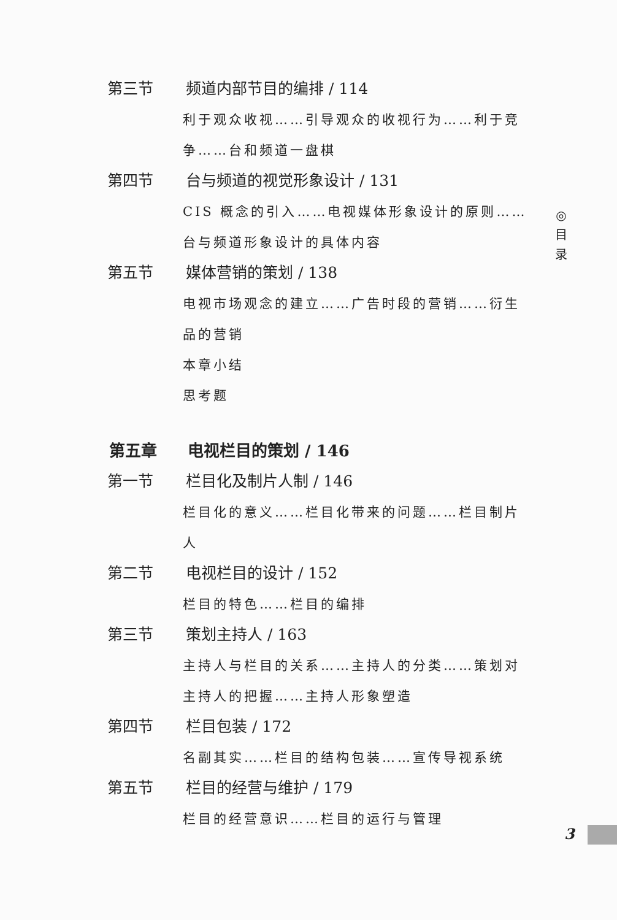第三节 频道内部节目的编排 / 114
利于观众收视……引导观众的收视行为……利于竞争……台和频道一盘棋
第四节 台与频道的视觉形象设计 / 131
CIS 概念的引入……电视媒体形象设计的原则……台与频道形象设计的具体内容
第五节 媒体营销的策划 / 138
电视市场观念的建立……广告时段的营销……衍生品的营销
本章小结
思考题
第五章 电视栏目的策划 / 146
第一节 栏目化及制片人制 / 146
栏目化的意义……栏目化带来的问题……栏目制片人
第二节 电视栏目的设计 / 152
栏目的特色……栏目的编排
第三节 策划主持人 / 163
主持人与栏目的关系……主持人的分类……策划对主持人的把握……主持人形象塑造
第四节 栏目包装 / 172
名副其实……栏目的结构包装……宣传导视系统
第五节 栏目的经营与维护 / 179
栏目的经营意识……栏目的运行与管理
◎
目
录
3